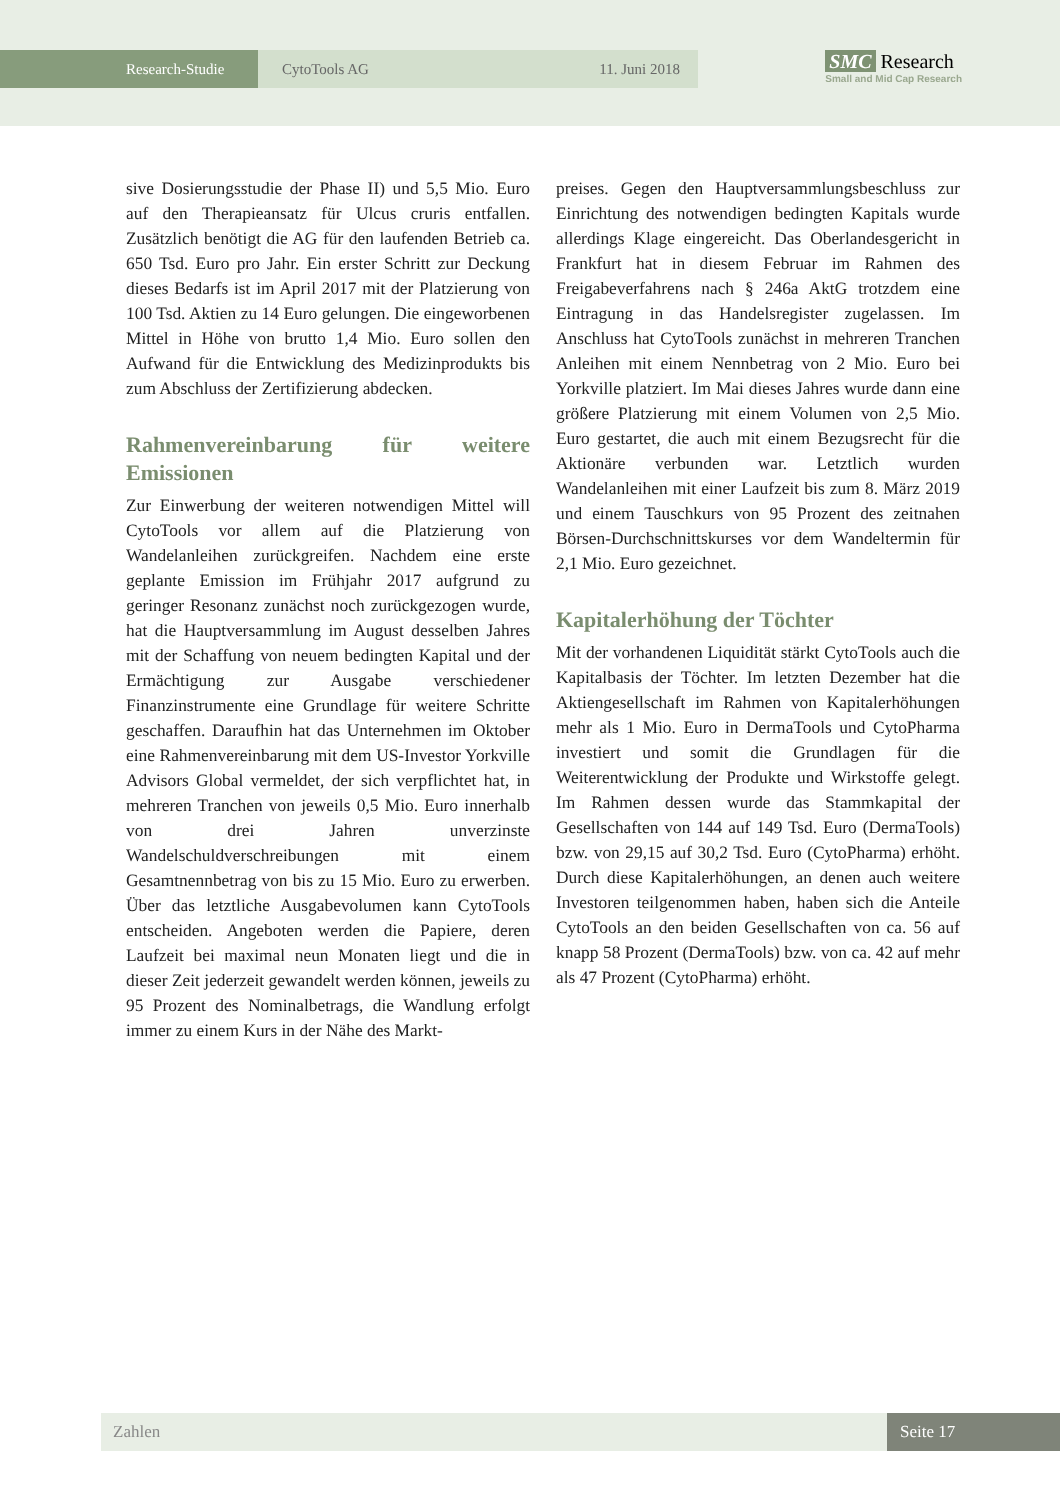Research-Studie CytoTools AG 11. Juni 2018
SMC Research
Small and Mid Cap Research
sive Dosierungsstudie der Phase II) und 5,5 Mio. Euro auf den Therapieansatz für Ulcus cruris entfallen. Zusätzlich benötigt die AG für den laufenden Betrieb ca. 650 Tsd. Euro pro Jahr. Ein erster Schritt zur Deckung dieses Bedarfs ist im April 2017 mit der Platzierung von 100 Tsd. Aktien zu 14 Euro gelungen. Die eingeworbenen Mittel in Höhe von brutto 1,4 Mio. Euro sollen den Aufwand für die Entwicklung des Medizinprodukts bis zum Abschluss der Zertifizierung abdecken.
Rahmenvereinbarung für weitere Emissionen
Zur Einwerbung der weiteren notwendigen Mittel will CytoTools vor allem auf die Platzierung von Wandelanleihen zurückgreifen. Nachdem eine erste geplante Emission im Frühjahr 2017 aufgrund zu geringer Resonanz zunächst noch zurückgezogen wurde, hat die Hauptversammlung im August desselben Jahres mit der Schaffung von neuem bedingten Kapital und der Ermächtigung zur Ausgabe verschiedener Finanzinstrumente eine Grundlage für weitere Schritte geschaffen. Daraufhin hat das Unternehmen im Oktober eine Rahmenvereinbarung mit dem US-Investor Yorkville Advisors Global vermeldet, der sich verpflichtet hat, in mehreren Tranchen von jeweils 0,5 Mio. Euro innerhalb von drei Jahren unverzinste Wandelschuldverschreibungen mit einem Gesamtnennbetrag von bis zu 15 Mio. Euro zu erwerben. Über das letztliche Ausgabevolumen kann CytoTools entscheiden. Angeboten werden die Papiere, deren Laufzeit bei maximal neun Monaten liegt und die in dieser Zeit jederzeit gewandelt werden können, jeweils zu 95 Prozent des Nominalbetrags, die Wandlung erfolgt immer zu einem Kurs in der Nähe des Markt-
preises. Gegen den Hauptversammlungsbeschluss zur Einrichtung des notwendigen bedingten Kapitals wurde allerdings Klage eingereicht. Das Oberlandesgericht in Frankfurt hat in diesem Februar im Rahmen des Freigabeverfahrens nach § 246a AktG trotzdem eine Eintragung in das Handelsregister zugelassen. Im Anschluss hat CytoTools zunächst in mehreren Tranchen Anleihen mit einem Nennbetrag von 2 Mio. Euro bei Yorkville platziert. Im Mai dieses Jahres wurde dann eine größere Platzierung mit einem Volumen von 2,5 Mio. Euro gestartet, die auch mit einem Bezugsrecht für die Aktionäre verbunden war. Letztlich wurden Wandelanleihen mit einer Laufzeit bis zum 8. März 2019 und einem Tauschkurs von 95 Prozent des zeitnahen Börsen-Durchschnittskurses vor dem Wandeltermin für 2,1 Mio. Euro gezeichnet.
Kapitalerhöhung der Töchter
Mit der vorhandenen Liquidität stärkt CytoTools auch die Kapitalbasis der Töchter. Im letzten Dezember hat die Aktiengesellschaft im Rahmen von Kapitalerhöhungen mehr als 1 Mio. Euro in DermaTools und CytoPharma investiert und somit die Grundlagen für die Weiterentwicklung der Produkte und Wirkstoffe gelegt. Im Rahmen dessen wurde das Stammkapital der Gesellschaften von 144 auf 149 Tsd. Euro (DermaTools) bzw. von 29,15 auf 30,2 Tsd. Euro (CytoPharma) erhöht. Durch diese Kapitalerhöhungen, an denen auch weitere Investoren teilgenommen haben, haben sich die Anteile CytoTools an den beiden Gesellschaften von ca. 56 auf knapp 58 Prozent (DermaTools) bzw. von ca. 42 auf mehr als 47 Prozent (CytoPharma) erhöht.
Zahlen Seite 17